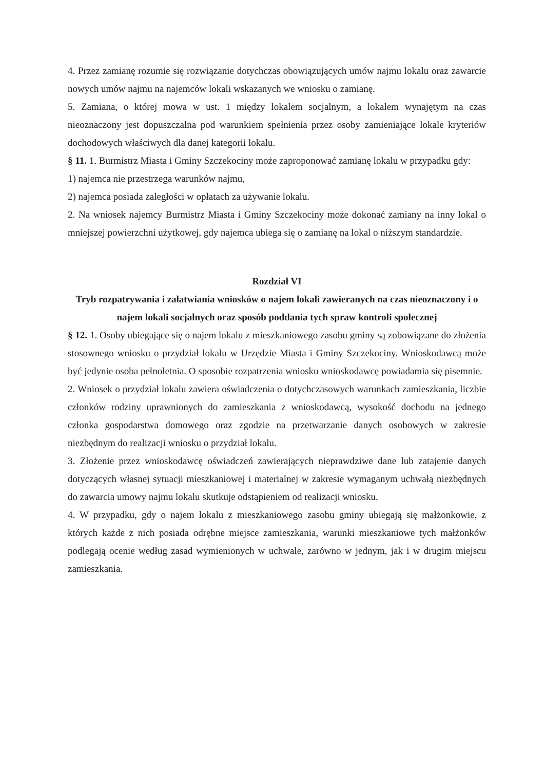4. Przez zamianę rozumie się rozwiązanie dotychczas obowiązujących umów najmu lokalu oraz zawarcie nowych umów najmu na najemców lokali wskazanych we wniosku o zamianę.
5. Zamiana, o której mowa w ust. 1 między lokalem socjalnym, a lokalem wynajętym na czas nieoznaczony jest dopuszczalna pod warunkiem spełnienia przez osoby zamieniające lokale kryteriów dochodowych właściwych dla danej kategorii lokalu.
§ 11. 1. Burmistrz Miasta i Gminy Szczekociny może zaproponować zamianę lokalu w przypadku gdy:
1) najemca nie przestrzega warunków najmu,
2) najemca posiada zaległości w opłatach za używanie lokalu.
2. Na wniosek najemcy Burmistrz Miasta i Gminy Szczekociny może dokonać zamiany na inny lokal o mniejszej powierzchni użytkowej, gdy najemca ubiega się o zamianę na lokal o niższym standardzie.
Rozdział VI
Tryb rozpatrywania i załatwiania wniosków o najem lokali zawieranych na czas nieoznaczony i o najem lokali socjalnych oraz sposób poddania tych spraw kontroli społecznej
§ 12. 1. Osoby ubiegające się o najem lokalu z mieszkaniowego zasobu gminy są zobowiązane do złożenia stosownego wniosku o przydział lokalu w Urzędzie Miasta i Gminy Szczekociny. Wnioskodawcą może być jedynie osoba pełnoletnia. O sposobie rozpatrzenia wniosku wnioskodawcę powiadamia się pisemnie.
2. Wniosek o przydział lokalu zawiera oświadczenia o dotychczasowych warunkach zamieszkania, liczbie członków rodziny uprawnionych do zamieszkania z wnioskodawcą, wysokość dochodu na jednego członka gospodarstwa domowego oraz zgodzie na przetwarzanie danych osobowych w zakresie niezbędnym do realizacji wniosku o przydział lokalu.
3. Złożenie przez wnioskodawcę oświadczeń zawierających nieprawdziwe dane lub zatajenie danych dotyczących własnej sytuacji mieszkaniowej i materialnej w zakresie wymaganym uchwałą niezbędnych do zawarcia umowy najmu lokalu skutkuje odstąpieniem od realizacji wniosku.
4. W przypadku, gdy o najem lokalu z mieszkaniowego zasobu gminy ubiegają się małżonkowie, z których każde z nich posiada odrębne miejsce zamieszkania, warunki mieszkaniowe tych małżonków podlegają ocenie według zasad wymienionych w uchwale, zarówno w jednym, jak i w drugim miejscu zamieszkania.